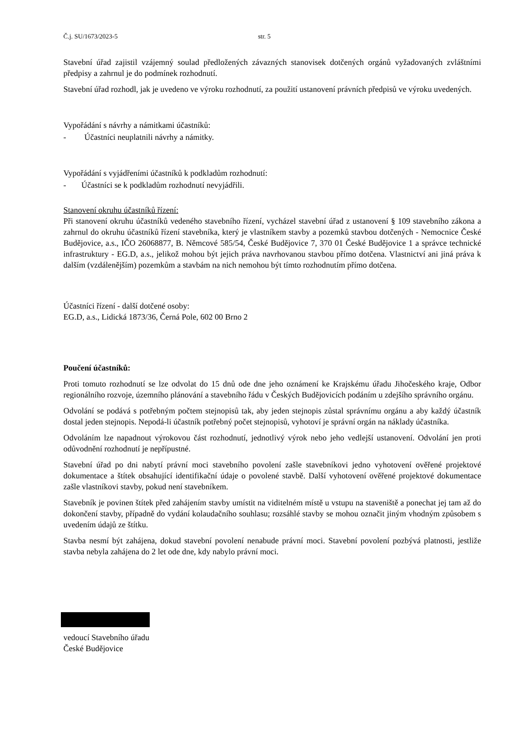Č.j. SU/1673/2023-5 str. 5
Stavební úřad zajistil vzájemný soulad předložených závazných stanovisek dotčených orgánů vyžadovaných zvláštními předpisy a zahrnul je do podmínek rozhodnutí.
Stavební úřad rozhodl, jak je uvedeno ve výroku rozhodnutí, za použití ustanovení právních předpisů ve výroku uvedených.
Vypořádání s návrhy a námitkami účastníků:
- Účastníci neuplatnili návrhy a námitky.
Vypořádání s vyjádřeními účastníků k podkladům rozhodnutí:
- Účastníci se k podkladům rozhodnutí nevyjádřili.
Stanovení okruhu účastníků řízení:
Při stanovení okruhu účastníků vedeného stavebního řízení, vycházel stavební úřad z ustanovení § 109 stavebního zákona a zahrnul do okruhu účastníků řízení stavebníka, který je vlastníkem stavby a pozemků stavbou dotčených - Nemocnice České Budějovice, a.s., IČO 26068877, B. Němcové 585/54, České Budějovice 7, 370 01 České Budějovice 1 a správce technické infrastruktury - EG.D, a.s., jelikož mohou být jejich práva navrhovanou stavbou přímo dotčena. Vlastnictví ani jiná práva k dalším (vzdálenějším) pozemkům a stavbám na nich nemohou být tímto rozhodnutím přímo dotčena.
Účastníci řízení - další dotčené osoby:
EG.D, a.s., Lidická 1873/36, Černá Pole, 602 00 Brno 2
Poučení účastníků:
Proti tomuto rozhodnutí se lze odvolat do 15 dnů ode dne jeho oznámení ke Krajskému úřadu Jihočeského kraje, Odbor regionálního rozvoje, územního plánování a stavebního řádu v Českých Budějovicích podáním u zdejšího správního orgánu.
Odvolání se podává s potřebným počtem stejnopisů tak, aby jeden stejnopis zůstal správnímu orgánu a aby každý účastník dostal jeden stejnopis. Nepodá-li účastník potřebný počet stejnopisů, vyhotoví je správní orgán na náklady účastníka.
Odvoláním lze napadnout výrokovou část rozhodnutí, jednotlivý výrok nebo jeho vedlejší ustanovení. Odvolání jen proti odůvodnění rozhodnutí je nepřípustné.
Stavební úřad po dni nabytí právní moci stavebního povolení zašle stavebníkovi jedno vyhotovení ověřené projektové dokumentace a štítek obsahující identifikační údaje o povolené stavbě. Další vyhotovení ověřené projektové dokumentace zašle vlastníkovi stavby, pokud není stavebníkem.
Stavebník je povinen štítek před zahájením stavby umístit na viditelném místě u vstupu na staveniště a ponechat jej tam až do dokončení stavby, případně do vydání kolaudačního souhlasu; rozsáhlé stavby se mohou označit jiným vhodným způsobem s uvedením údajů ze štítku.
Stavba nesmí být zahájena, dokud stavební povolení nenabude právní moci. Stavební povolení pozbývá platnosti, jestliže stavba nebyla zahájena do 2 let ode dne, kdy nabylo právní moci.
vedoucí Stavebního úřadu
České Budějovice